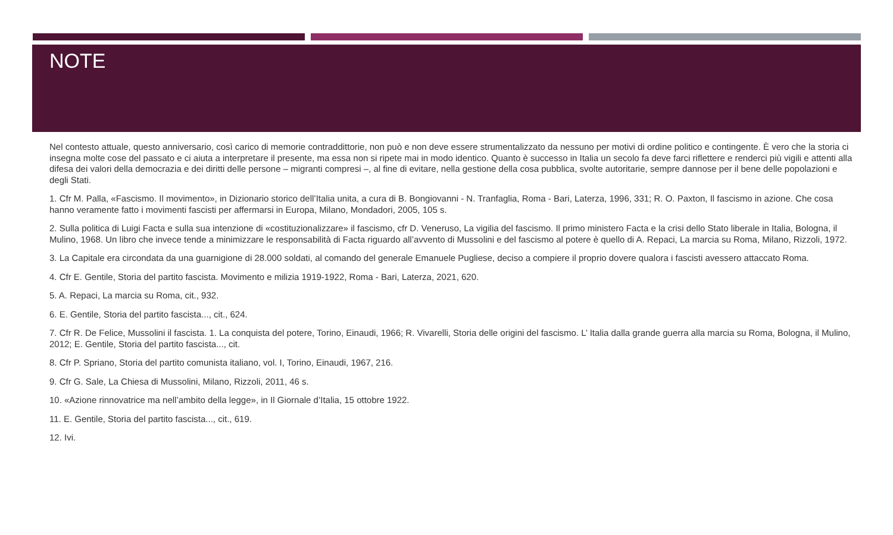NOTE
Nel contesto attuale, questo anniversario, così carico di memorie contraddittorie, non può e non deve essere strumentalizzato da nessuno per motivi di ordine politico e contingente. È vero che la storia ci insegna molte cose del passato e ci aiuta a interpretare il presente, ma essa non si ripete mai in modo identico. Quanto è successo in Italia un secolo fa deve farci riflettere e renderci più vigili e attenti alla difesa dei valori della democrazia e dei diritti delle persone – migranti compresi –, al fine di evitare, nella gestione della cosa pubblica, svolte autoritarie, sempre dannose per il bene delle popolazioni e degli Stati.
1. Cfr M. Palla, «Fascismo. Il movimento», in Dizionario storico dell’Italia unita, a cura di B. Bongiovanni - N. Tranfaglia, Roma - Bari, Laterza, 1996, 331; R. O. Paxton, Il fascismo in azione. Che cosa hanno veramente fatto i movimenti fascisti per affermarsi in Europa, Milano, Mondadori, 2005, 105 s.
2. Sulla politica di Luigi Facta e sulla sua intenzione di «costituzionalizzare» il fascismo, cfr D. Veneruso, La vigilia del fascismo. Il primo ministero Facta e la crisi dello Stato liberale in Italia, Bologna, il Mulino, 1968. Un libro che invece tende a minimizzare le responsabilità di Facta riguardo all’avvento di Mussolini e del fascismo al potere è quello di A. Repaci, La marcia su Roma, Milano, Rizzoli, 1972.
3. La Capitale era circondata da una guarnigione di 28.000 soldati, al comando del generale Emanuele Pugliese, deciso a compiere il proprio dovere qualora i fascisti avessero attaccato Roma.
4. Cfr E. Gentile, Storia del partito fascista. Movimento e milizia 1919-1922, Roma - Bari, Laterza, 2021, 620.
5. A. Repaci, La marcia su Roma, cit., 932.
6. E. Gentile, Storia del partito fascista..., cit., 624.
7. Cfr R. De Felice, Mussolini il fascista. 1. La conquista del potere, Torino, Einaudi, 1966; R. Vivarelli, Storia delle origini del fascismo. L’ Italia dalla grande guerra alla marcia su Roma, Bologna, il Mulino, 2012; E. Gentile, Storia del partito fascista..., cit.
8. Cfr P. Spriano, Storia del partito comunista italiano, vol. I, Torino, Einaudi, 1967, 216.
9. Cfr G. Sale, La Chiesa di Mussolini, Milano, Rizzoli, 2011, 46 s.
10. «Azione rinnovatrice ma nell’ambito della legge», in Il Giornale d’Italia, 15 ottobre 1922.
11. E. Gentile, Storia del partito fascista..., cit., 619.
12. Ivi.